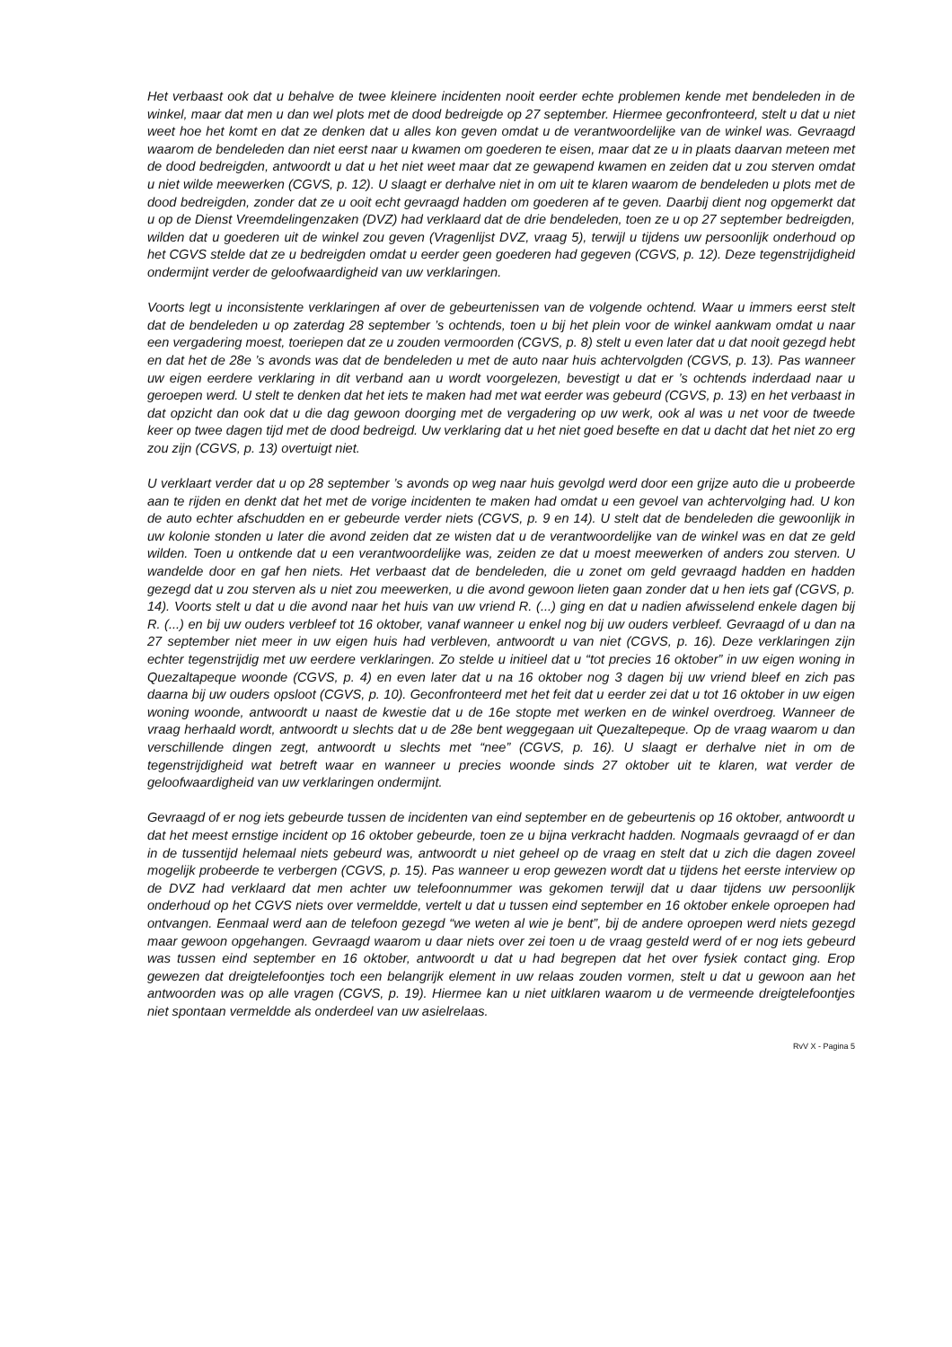Het verbaast ook dat u behalve de twee kleinere incidenten nooit eerder echte problemen kende met bendeleden in de winkel, maar dat men u dan wel plots met de dood bedreigde op 27 september. Hiermee geconfronteerd, stelt u dat u niet weet hoe het komt en dat ze denken dat u alles kon geven omdat u de verantwoordelijke van de winkel was. Gevraagd waarom de bendeleden dan niet eerst naar u kwamen om goederen te eisen, maar dat ze u in plaats daarvan meteen met de dood bedreigden, antwoordt u dat u het niet weet maar dat ze gewapend kwamen en zeiden dat u zou sterven omdat u niet wilde meewerken (CGVS, p. 12). U slaagt er derhalve niet in om uit te klaren waarom de bendeleden u plots met de dood bedreigden, zonder dat ze u ooit echt gevraagd hadden om goederen af te geven. Daarbij dient nog opgemerkt dat u op de Dienst Vreemdelingenzaken (DVZ) had verklaard dat de drie bendeleden, toen ze u op 27 september bedreigden, wilden dat u goederen uit de winkel zou geven (Vragenlijst DVZ, vraag 5), terwijl u tijdens uw persoonlijk onderhoud op het CGVS stelde dat ze u bedreigden omdat u eerder geen goederen had gegeven (CGVS, p. 12). Deze tegenstrijdigheid ondermijnt verder de geloofwaardigheid van uw verklaringen.
Voorts legt u inconsistente verklaringen af over de gebeurtenissen van de volgende ochtend. Waar u immers eerst stelt dat de bendeleden u op zaterdag 28 september ’s ochtends, toen u bij het plein voor de winkel aankwam omdat u naar een vergadering moest, toeriepen dat ze u zouden vermoorden (CGVS, p. 8) stelt u even later dat u dat nooit gezegd hebt en dat het de 28e ’s avonds was dat de bendeleden u met de auto naar huis achtervolgden (CGVS, p. 13). Pas wanneer uw eigen eerdere verklaring in dit verband aan u wordt voorgelezen, bevestigt u dat er ’s ochtends inderdaad naar u geroepen werd. U stelt te denken dat het iets te maken had met wat eerder was gebeurd (CGVS, p. 13) en het verbaast in dat opzicht dan ook dat u die dag gewoon doorging met de vergadering op uw werk, ook al was u net voor de tweede keer op twee dagen tijd met de dood bedreigd. Uw verklaring dat u het niet goed besefte en dat u dacht dat het niet zo erg zou zijn (CGVS, p. 13) overtuigt niet.
U verklaart verder dat u op 28 september ’s avonds op weg naar huis gevolgd werd door een grijze auto die u probeerde aan te rijden en denkt dat het met de vorige incidenten te maken had omdat u een gevoel van achtervolging had. U kon de auto echter afschudden en er gebeurde verder niets (CGVS, p. 9 en 14). U stelt dat de bendeleden die gewoonlijk in uw kolonie stonden u later die avond zeiden dat ze wisten dat u de verantwoordelijke van de winkel was en dat ze geld wilden. Toen u ontkende dat u een verantwoordelijke was, zeiden ze dat u moest meewerken of anders zou sterven. U wandelde door en gaf hen niets. Het verbaast dat de bendeleden, die u zonet om geld gevraagd hadden en hadden gezegd dat u zou sterven als u niet zou meewerken, u die avond gewoon lieten gaan zonder dat u hen iets gaf (CGVS, p. 14). Voorts stelt u dat u die avond naar het huis van uw vriend R. (...) ging en dat u nadien afwisselend enkele dagen bij R. (...) en bij uw ouders verbleef tot 16 oktober, vanaf wanneer u enkel nog bij uw ouders verbleef. Gevraagd of u dan na 27 september niet meer in uw eigen huis had verbleven, antwoordt u van niet (CGVS, p. 16). Deze verklaringen zijn echter tegenstrijdig met uw eerdere verklaringen. Zo stelde u initieel dat u “tot precies 16 oktober” in uw eigen woning in Quezaltapeque woonde (CGVS, p. 4) en even later dat u na 16 oktober nog 3 dagen bij uw vriend bleef en zich pas daarna bij uw ouders opsloot (CGVS, p. 10). Geconfronteerd met het feit dat u eerder zei dat u tot 16 oktober in uw eigen woning woonde, antwoordt u naast de kwestie dat u de 16e stopte met werken en de winkel overdroeg. Wanneer de vraag herhaald wordt, antwoordt u slechts dat u de 28e bent weggegaan uit Quezaltepeque. Op de vraag waarom u dan verschillende dingen zegt, antwoordt u slechts met “nee” (CGVS, p. 16). U slaagt er derhalve niet in om de tegenstrijdigheid wat betreft waar en wanneer u precies woonde sinds 27 oktober uit te klaren, wat verder de geloofwaardigheid van uw verklaringen ondermijnt.
Gevraagd of er nog iets gebeurde tussen de incidenten van eind september en de gebeurtenis op 16 oktober, antwoordt u dat het meest ernstige incident op 16 oktober gebeurde, toen ze u bijna verkracht hadden. Nogmaals gevraagd of er dan in de tussentijd helemaal niets gebeurd was, antwoordt u niet geheel op de vraag en stelt dat u zich die dagen zoveel mogelijk probeerde te verbergen (CGVS, p. 15). Pas wanneer u erop gewezen wordt dat u tijdens het eerste interview op de DVZ had verklaard dat men achter uw telefoonnummer was gekomen terwijl dat u daar tijdens uw persoonlijk onderhoud op het CGVS niets over vermeldde, vertelt u dat u tussen eind september en 16 oktober enkele oproepen had ontvangen. Eenmaal werd aan de telefoon gezegd “we weten al wie je bent”, bij de andere oproepen werd niets gezegd maar gewoon opgehangen. Gevraagd waarom u daar niets over zei toen u de vraag gesteld werd of er nog iets gebeurd was tussen eind september en 16 oktober, antwoordt u dat u had begrepen dat het over fysiek contact ging. Erop gewezen dat dreigtelefoontjes toch een belangrijk element in uw relaas zouden vormen, stelt u dat u gewoon aan het antwoorden was op alle vragen (CGVS, p. 19). Hiermee kan u niet uitklaren waarom u de vermeende dreigtelefoontjes niet spontaan vermeldde als onderdeel van uw asielrelaas.
RvV X - Pagina 5